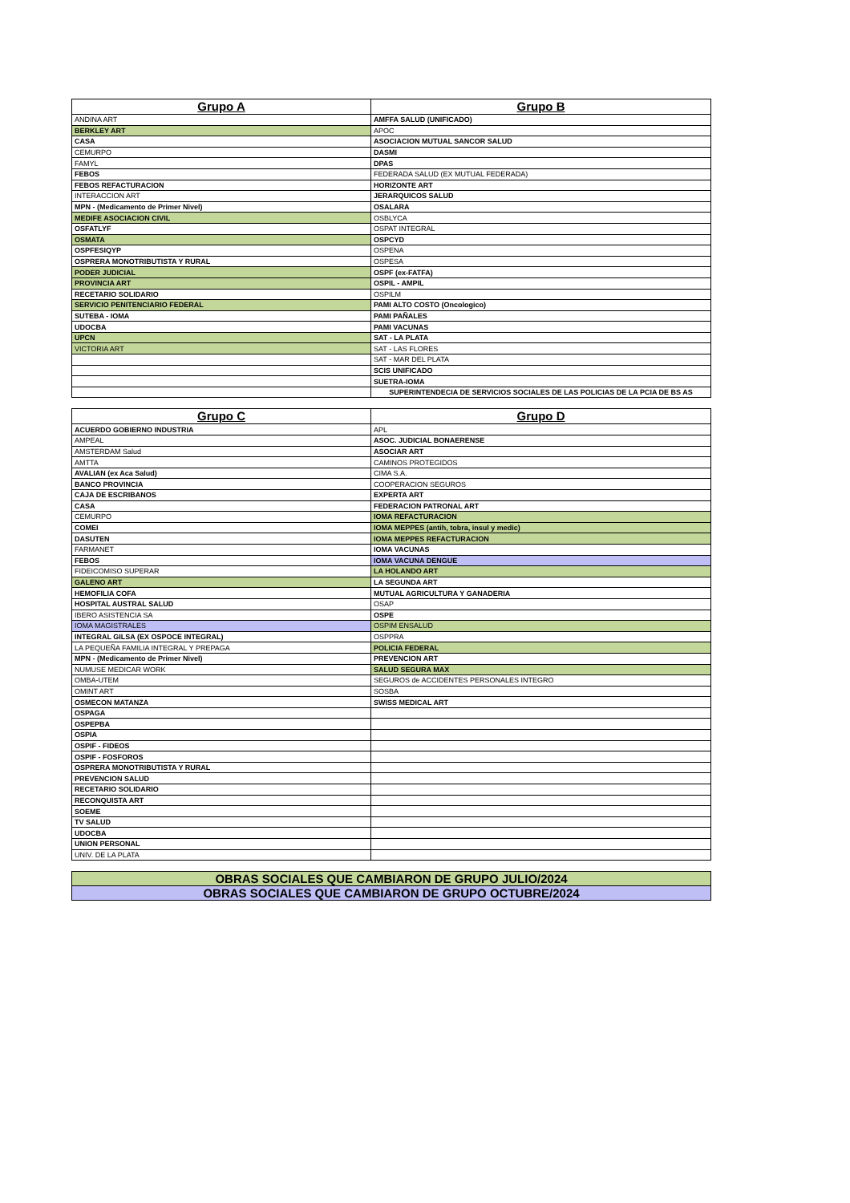| Grupo A | Grupo B |
| --- | --- |
| ANDINA ART | AMFFA SALUD (UNIFICADO) |
| BERKLEY ART | APOC |
| CASA | ASOCIACION MUTUAL SANCOR SALUD |
| CEMURPO | DASMI |
| FAMYL | DPAS |
| FEBOS | FEDERADA SALUD (EX MUTUAL FEDERADA) |
| FEBOS REFACTURACION | HORIZONTE ART |
| INTERACCION ART | JERARQUICOS SALUD |
| MPN - (Medicamento de Primer Nivel) | OSALARA |
| MEDIFE ASOCIACION CIVIL | OSBLYCA |
| OSFATLYF | OSPAT INTEGRAL |
| OSMATA | OSPCYD |
| OSPFESIQYP | OSPENA |
| OSPRERA MONOTRIBUTISTA Y RURAL | OSPESA |
| PODER JUDICIAL | OSPF (ex-FATFA) |
| PROVINCIA ART | OSPIL - AMPIL |
| RECETARIO SOLIDARIO | OSPILM |
| SERVICIO PENITENCIARIO FEDERAL | PAMI ALTO COSTO (Oncologico) |
| SUTEBA - IOMA | PAMI PAÑALES |
| UDOCBA | PAMI VACUNAS |
| UPCN | SAT - LA PLATA |
| VICTORIA ART | SAT - LAS FLORES |
| | SAT - MAR DEL PLATA |
| | SCIS UNIFICADO |
| | SUETRA-IOMA |
| | SUPERINTENDECIA DE SERVICIOS SOCIALES DE LAS POLICIAS DE LA PCIA DE BS AS |
| Grupo C | Grupo D |
| --- | --- |
| ACUERDO GOBIERNO INDUSTRIA | APL |
| AMPEAL | ASOC. JUDICIAL BONAERENSE |
| AMSTERDAM Salud | ASOCIAR ART |
| AMTTA | CAMINOS PROTEGIDOS |
| AVALIAN (ex Aca Salud) | CIMA S.A. |
| BANCO PROVINCIA | COOPERACION SEGUROS |
| CAJA DE ESCRIBANOS | EXPERTA ART |
| CASA | FEDERACION PATRONAL ART |
| CEMURPO | IOMA REFACTURACION |
| COMEI | IOMA MEPPES (antih, tobra, insul y medic) |
| DASUTEN | IOMA MEPPES REFACTURACION |
| FARMANET | IOMA VACUNAS |
| FEBOS | IOMA VACUNA DENGUE |
| FIDEICOMISO SUPERAR | LA HOLANDO ART |
| GALENO ART | LA SEGUNDA ART |
| HEMOFILIA COFA | MUTUAL AGRICULTURA Y GANADERIA |
| HOSPITAL AUSTRAL SALUD | OSAP |
| IBERO ASISTENCIA SA | OSPE |
| IOMA MAGISTRALES | OSPIM ENSALUD |
| INTEGRAL GILSA (EX OSPOCE INTEGRAL) | OSPPRA |
| LA PEQUEÑA FAMILIA INTEGRAL Y PREPAGA | POLICIA FEDERAL |
| MPN - (Medicamento de Primer Nivel) | PREVENCION ART |
| NUMUSE MEDICAR WORK | SALUD SEGURA MAX |
| OMBA-UTEM | SEGUROS de ACCIDENTES PERSONALES INTEGRO |
| OMINT ART | SOSBA |
| OSMECON MATANZA | SWISS MEDICAL ART |
| OSPAGA | |
| OSPEPBA | |
| OSPIA | |
| OSPIF - FIDEOS | |
| OSPIF - FOSFOROS | |
| OSPRERA MONOTRIBUTISTA Y RURAL | |
| PREVENCION SALUD | |
| RECETARIO SOLIDARIO | |
| RECONQUISTA ART | |
| SOEME | |
| TV SALUD | |
| UDOCBA | |
| UNION PERSONAL | |
| UNIV. DE LA PLATA | |
| OBRAS SOCIALES QUE CAMBIARON DE GRUPO JULIO/2024 |
| OBRAS SOCIALES QUE CAMBIARON DE GRUPO OCTUBRE/2024 |